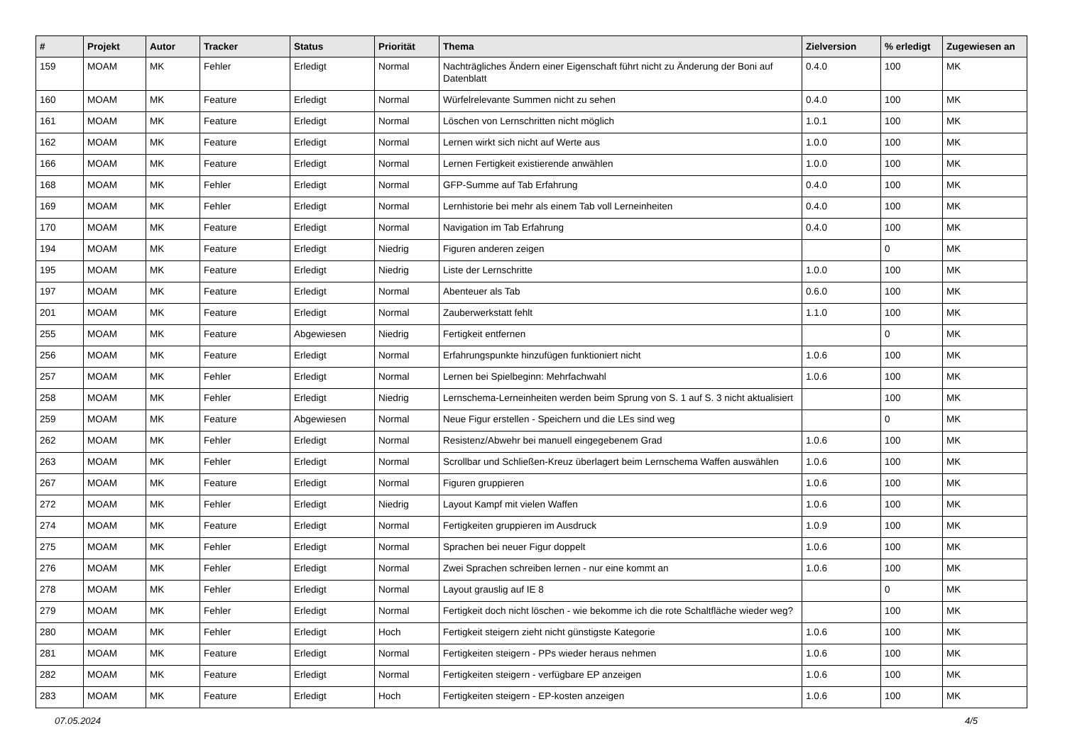| # | Projekt | Autor | Tracker | Status | Priorität | Thema | Zielversion | % erledigt | Zugewiesen an |
| --- | --- | --- | --- | --- | --- | --- | --- | --- | --- |
| 159 | MOAM | MK | Fehler | Erledigt | Normal | Nachträgliches Ändern einer Eigenschaft führt nicht zu Änderung der Boni auf Datenblatt | 0.4.0 | 100 | MK |
| 160 | MOAM | MK | Feature | Erledigt | Normal | Würfelrelevante Summen nicht zu sehen | 0.4.0 | 100 | MK |
| 161 | MOAM | MK | Feature | Erledigt | Normal | Löschen von Lernschritten nicht möglich | 1.0.1 | 100 | MK |
| 162 | MOAM | MK | Feature | Erledigt | Normal | Lernen wirkt sich nicht auf Werte aus | 1.0.0 | 100 | MK |
| 166 | MOAM | MK | Feature | Erledigt | Normal | Lernen Fertigkeit existierende anwählen | 1.0.0 | 100 | MK |
| 168 | MOAM | MK | Fehler | Erledigt | Normal | GFP-Summe auf Tab Erfahrung | 0.4.0 | 100 | MK |
| 169 | MOAM | MK | Fehler | Erledigt | Normal | Lernhistorie bei mehr als einem Tab voll Lerneinheiten | 0.4.0 | 100 | MK |
| 170 | MOAM | MK | Feature | Erledigt | Normal | Navigation im Tab Erfahrung | 0.4.0 | 100 | MK |
| 194 | MOAM | MK | Feature | Erledigt | Niedrig | Figuren anderen zeigen | | 0 | MK |
| 195 | MOAM | MK | Feature | Erledigt | Niedrig | Liste der Lernschritte | 1.0.0 | 100 | MK |
| 197 | MOAM | MK | Feature | Erledigt | Normal | Abenteuer als Tab | 0.6.0 | 100 | MK |
| 201 | MOAM | MK | Feature | Erledigt | Normal | Zauberwerkstatt fehlt | 1.1.0 | 100 | MK |
| 255 | MOAM | MK | Feature | Abgewiesen | Niedrig | Fertigkeit entfernen | | 0 | MK |
| 256 | MOAM | MK | Feature | Erledigt | Normal | Erfahrungspunkte hinzufügen funktioniert nicht | 1.0.6 | 100 | MK |
| 257 | MOAM | MK | Fehler | Erledigt | Normal | Lernen bei Spielbeginn: Mehrfachwahl | 1.0.6 | 100 | MK |
| 258 | MOAM | MK | Fehler | Erledigt | Niedrig | Lernschema-Lerneinheiten werden beim Sprung von S. 1 auf S. 3 nicht aktualisiert | | 100 | MK |
| 259 | MOAM | MK | Feature | Abgewiesen | Normal | Neue Figur erstellen - Speichern und die LEs sind weg | | 0 | MK |
| 262 | MOAM | MK | Fehler | Erledigt | Normal | Resistenz/Abwehr bei manuell eingegebenem Grad | 1.0.6 | 100 | MK |
| 263 | MOAM | MK | Fehler | Erledigt | Normal | Scrollbar und Schließen-Kreuz überlagert beim Lernschema Waffen auswählen | 1.0.6 | 100 | MK |
| 267 | MOAM | MK | Feature | Erledigt | Normal | Figuren gruppieren | 1.0.6 | 100 | MK |
| 272 | MOAM | MK | Fehler | Erledigt | Niedrig | Layout Kampf mit vielen Waffen | 1.0.6 | 100 | MK |
| 274 | MOAM | MK | Feature | Erledigt | Normal | Fertigkeiten gruppieren im Ausdruck | 1.0.9 | 100 | MK |
| 275 | MOAM | MK | Fehler | Erledigt | Normal | Sprachen bei neuer Figur doppelt | 1.0.6 | 100 | MK |
| 276 | MOAM | MK | Fehler | Erledigt | Normal | Zwei Sprachen schreiben lernen - nur eine kommt an | 1.0.6 | 100 | MK |
| 278 | MOAM | MK | Fehler | Erledigt | Normal | Layout grauslig auf IE 8 | | 0 | MK |
| 279 | MOAM | MK | Fehler | Erledigt | Normal | Fertigkeit doch nicht löschen - wie bekomme ich die rote Schaltfläche wieder weg? | | 100 | MK |
| 280 | MOAM | MK | Fehler | Erledigt | Hoch | Fertigkeit steigern zieht nicht günstigste Kategorie | 1.0.6 | 100 | MK |
| 281 | MOAM | MK | Feature | Erledigt | Normal | Fertigkeiten steigern - PPs wieder heraus nehmen | 1.0.6 | 100 | MK |
| 282 | MOAM | MK | Feature | Erledigt | Normal | Fertigkeiten steigern - verfügbare EP anzeigen | 1.0.6 | 100 | MK |
| 283 | MOAM | MK | Feature | Erledigt | Hoch | Fertigkeiten steigern - EP-kosten anzeigen | 1.0.6 | 100 | MK |
07.05.2024 4/5